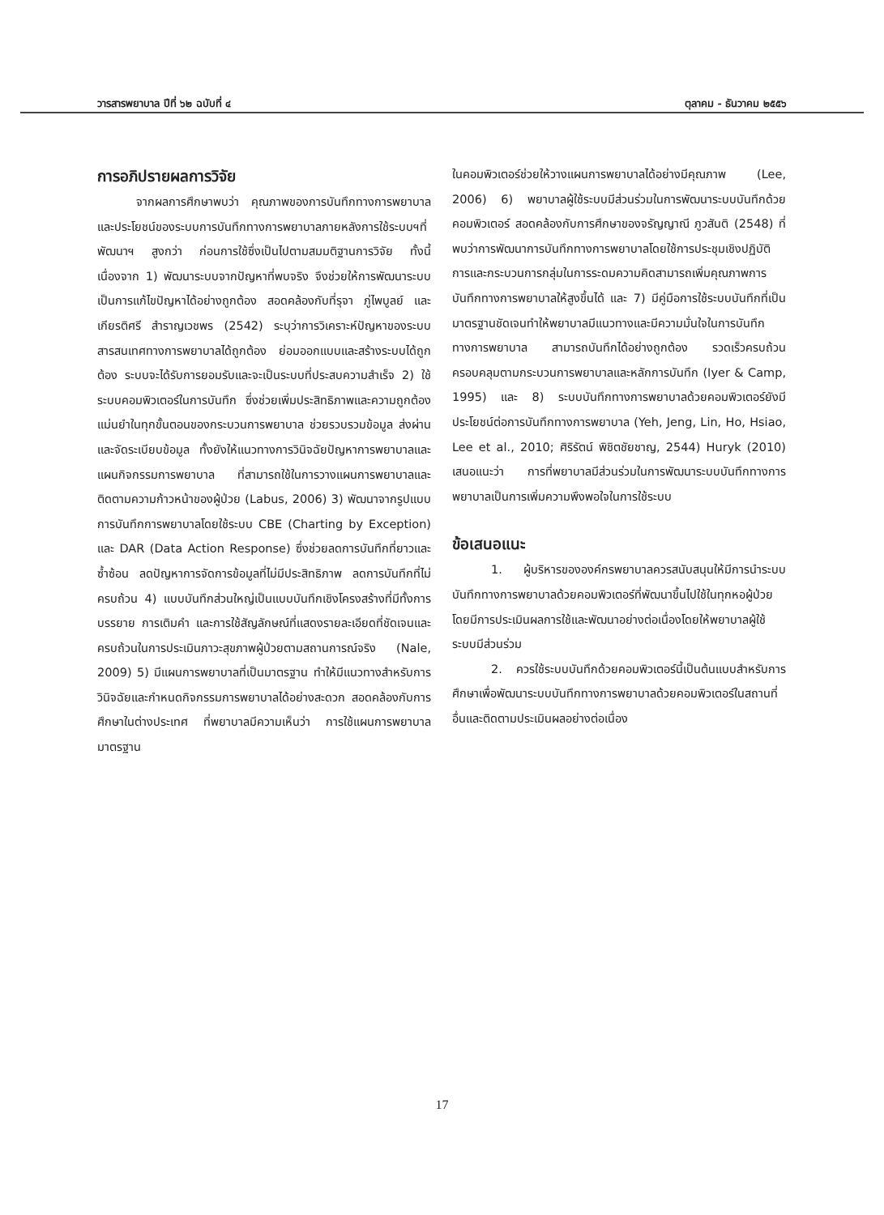วารสารพยาบาล ปีที่ ๖๒ ฉบับที่ ๔ ตุลาคม - ธันวาคม ๒๕๕๖
การอภิปรายผลการวิจัย
จากผลการศึกษาพบว่า คุณภาพของการบันทึกทางการพยาบาล และประโยชน์ของระบบการบันทึกทางการพยาบาลภายหลังการใช้ระบบฯที่พัฒนาฯ สูงกว่า ก่อนการใช้ซึ่งเป็นไปตามสมมติฐานการวิจัย ทั้งนี้เนื่องจาก 1) พัฒนาระบบจากปัญหาที่พบจริง จึงช่วยให้การพัฒนาระบบเป็นการแก้ไขปัญหาได้อย่างถูกต้อง สอดคล้องกับที่รุจา ภู่ไพบูลย์ และเกียรติศรี สำราญเวชพร (2542) ระบุว่าการวิเคราะห์ปัญหาของระบบสารสนเทศทางการพยาบาลได้ถูกต้อง ย่อมออกแบบและสร้างระบบได้ถูกต้อง ระบบจะได้รับการยอมรับและจะเป็นระบบที่ประสบความสำเร็จ 2) ใช้ระบบคอมพิวเตอร์ในการบันทึก ซึ่งช่วยเพิ่มประสิทธิภาพและความถูกต้องแม่นยำในทุกขั้นตอนของกระบวนการพยาบาล ช่วยรวบรวมข้อมูล ส่งผ่าน และจัดระเบียบข้อมูล ทั้งยังให้แนวทางการวินิจฉัยปัญหาการพยาบาลและแผนกิจกรรมการพยาบาล ที่สามารถใช้ในการวางแผนการพยาบาลและติดตามความก้าวหน้าของผู้ป่วย (Labus, 2006) 3) พัฒนาจากรูปแบบการบันทึกการพยาบาลโดยใช้ระบบ CBE (Charting by Exception) และ DAR (Data Action Response) ซึ่งช่วยลดการบันทึกที่ยาวและซ้ำซ้อน ลดปัญหาการจัดการข้อมูลที่ไม่มีประสิทธิภาพ ลดการบันทึกที่ไม่ครบถ้วน 4) แบบบันทึกส่วนใหญ่เป็นแบบบันทึกเชิงโครงสร้างที่มีทั้งการบรรยาย การเติมคำ และการใช้สัญลักษณ์ที่แสดงรายละเอียดที่ชัดเจนและครบถ้วนในการประเมินภาวะสุขภาพผู้ป่วยตามสถานการณ์จริง (Nale, 2009) 5) มีแผนการพยาบาลที่เป็นมาตรฐาน ทำให้มีแนวทางสำหรับการวินิจฉัยและกำหนดกิจกรรมการพยาบาลได้อย่างสะดวก สอดคล้องกับการศึกษาในต่างประเทศ ที่พยาบาลมีความเห็นว่า การใช้แผนการพยาบาลมาตรฐาน
ในคอมพิวเตอร์ช่วยให้วางแผนการพยาบาลได้อย่างมีคุณภาพ (Lee, 2006) 6) พยาบาลผู้ใช้ระบบมีส่วนร่วมในการพัฒนาระบบบันทึกด้วยคอมพิวเตอร์ สอดคล้องกับการศึกษาของจรัญญาณี ภูวสันติ (2548) ที่พบว่าการพัฒนาการบันทึกทางการพยาบาลโดยใช้การประชุมเชิงปฏิบัติการและกระบวนการกลุ่มในการระดมความคิดสามารถเพิ่มคุณภาพการบันทึกทางการพยาบาลให้สูงขึ้นได้ และ 7) มีคู่มือการใช้ระบบบันทึกที่เป็นมาตรฐานชัดเจนทำให้พยาบาลมีแนวทางและมีความมั่นใจในการบันทึกทางการพยาบาล สามารถบันทึกได้อย่างถูกต้อง รวดเร็วครบถ้วนครอบคลุมตามกระบวนการพยาบาลและหลักการบันทึก (Iyer & Camp, 1995) และ 8) ระบบบันทึกทางการพยาบาลด้วยคอมพิวเตอร์ยังมีประโยชน์ต่อการบันทึกทางการพยาบาล (Yeh, Jeng, Lin, Ho, Hsiao, Lee et al., 2010; ศิริรัตน์ พิชิตชัยชาญ, 2544) Huryk (2010) เสนอแนะว่า การที่พยาบาลมีส่วนร่วมในการพัฒนาระบบบันทึกทางการพยาบาลเป็นการเพิ่มความพึงพอใจในการใช้ระบบ
ข้อเสนอแนะ
1. ผู้บริหารขององค์กรพยาบาลควรสนับสนุนให้มีการนำระบบบันทึกทางการพยาบาลด้วยคอมพิวเตอร์ที่พัฒนาขึ้นไปใช้ในทุกหอผู้ป่วย โดยมีการประเมินผลการใช้และพัฒนาอย่างต่อเนื่องโดยให้พยาบาลผู้ใช้ระบบมีส่วนร่วม
2. ควรใช้ระบบบันทึกด้วยคอมพิวเตอร์นี้เป็นต้นแบบสำหรับการศึกษาเพื่อพัฒนาระบบบันทึกทางการพยาบาลด้วยคอมพิวเตอร์ในสถานที่อื่นและติดตามประเมินผลอย่างต่อเนื่อง
17